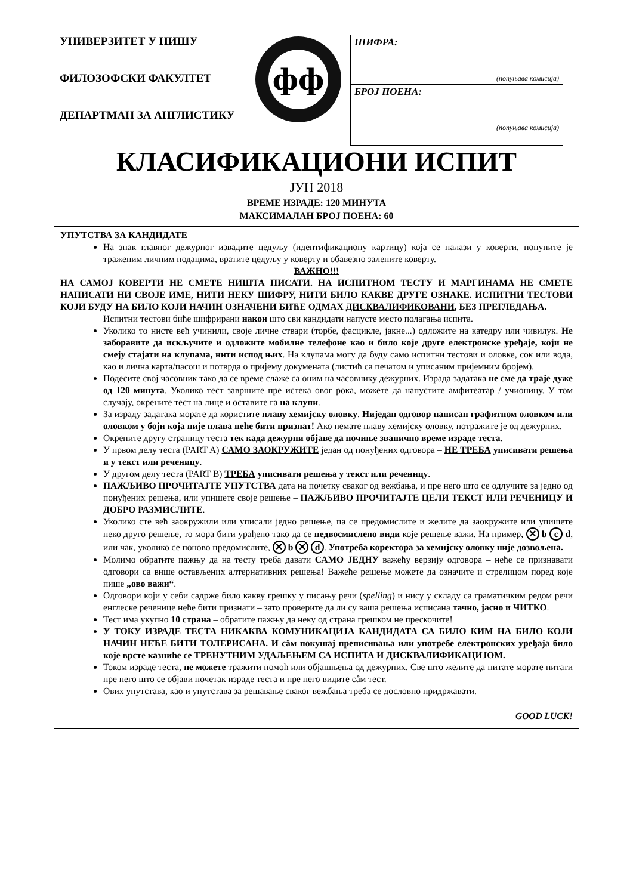УНИВЕРЗИТЕТ У НИШУ
ФИЛОЗОФСКИ ФАКУЛТЕТ
ДЕПАРТМАН ЗА АНГЛИСТИКУ
фф
ШИФРА:
(попуњава комисија)
БРОЈ ПОЕНА:
(попуњава комисија)
КЛАСИФИКАЦИОНИ ИСПИТ
ЈУН 2018
ВРЕМЕ ИЗРАДЕ: 120 МИНУТА
МАКСИМАЛАН БРОЈ ПОЕНА: 60
УПУТСТВА ЗА КАНДИДАТЕ
На знак главног дежурног извадите цедуљу (идентификациону картицу) која се налази у коверти, попуните је траженим личним подацима, вратите цедуљу у коверту и обавезно залепите коверту.
ВАЖНО!!!
НА САМОЈ КОВЕРТИ НЕ СМЕТЕ НИШТА ПИСАТИ. НА ИСПИТНОМ ТЕСТУ И МАРГИНАМА НЕ СМЕТЕ НАПИСАТИ НИ СВОЈЕ ИМЕ, НИТИ НЕКУ ШИФРУ, НИТИ БИЛО КАКВЕ ДРУГЕ ОЗНАКЕ. ИСПИТНИ ТЕСТОВИ КОЈИ БУДУ НА БИЛО КОЈИ НАЧИН ОЗНАЧЕНИ БИЋЕ ОДМАХ ДИСКВАЛИФИКОВАНИ, БЕЗ ПРЕГЛЕДАЊА.
Испитни тестови биће шифрирани након што сви кандидати напусте место полагања испита.
Уколико то нисте већ учинили, своје личне ствари (торбе, фасцикле, јакне...) одложите на катедру или чивилук. Не заборавите да искључите и одложите мобилне телефоне као и било које друге електронске уређаје, који не смеју стајати на клупама, нити испод њих. На клупама могу да буду само испитни тестови и оловке, сок или вода, као и лична карта/пасош и потврда о пријему докумената (листић са печатом и уписаним пријемним бројем).
Подесите свој часовник тако да се време слаже са оним на часовнику дежурних. Израда задатака не сме да траје дуже од 120 минута. Уколико тест завршите пре истека овог рока, можете да напустите амфитеатар / учионицу. У том случају, окрените тест на лице и оставите га на клупи.
За израду задатака морате да користите плаву хемијску оловку. Ниједан одговор написан графитном оловком или оловком у боји која није плава неће бити признат! Ако немате плаву хемијску оловку, потражите је од дежурних.
Окрените другу страницу теста тек када дежурни објаве да почиње званично време израде теста.
У првом делу теста (PART A) САМО ЗАОКРУЖИТЕ један од понуђених одговора – НЕ ТРЕБА уписивати решења и у текст или реченицу.
У другом делу теста (PART B) ТРЕБА уписивати решења у текст или реченицу.
ПАЖЉИВО ПРОЧИТАЈТЕ УПУТСТВА дата на почетку сваког од вежбања, и пре него што се одлучите за једно од понуђених решења, или упишете своје решење – ПАЖЉИВО ПРОЧИТАЈТЕ ЦЕЛИ ТЕКСТ ИЛИ РЕЧЕНИЦУ И ДОБРО РАЗМИСЛИТЕ.
Уколико сте већ заокружили или уписали једно решење, па се предомислите и желите да заокружите или упишете неко друго решење, то мора бити урађено тако да се недвосмислено види које решење важи. На пример, ✕ b c d, или чак, уколико се поново предомислите, ✕ b ✕ d. Употреба коректора за хемијску оловку није дозвољена.
Молимо обратите пажњу да на тесту треба давати САМО ЈЕДНУ важећу верзију одговора – неће се признавати одговори са више остављених алтернативних решења! Важеће решење можете да означите и стрелицом поред које пише „ово важи“.
Одговори који у себи садрже било какву грешку у писању речи (spelling) и нису у складу са граматичким редом речи енглеске реченице неће бити признати – зато проверите да ли су ваша решења исписана тачно, јасно и ЧИТКО.
Тест има укупно 10 страна – обратите пажњу да неку од страна грешком не прескочите!
У ТОКУ ИЗРАДЕ ТЕСТА НИКАКВА КОМУНИКАЦИЈА КАНДИДАТА СА БИЛО КИМ НА БИЛО КОЈИ НАЧИН НЕЋЕ БИТИ ТОЛЕРИСАНА. И сâм покушај преписивања или употребе електронских уређаја било које врсте казниће се ТРЕНУТНИМ УДАЉЕЊЕМ СА ИСПИТА И ДИСКВАЛИФИКАЦИЈОМ.
Током израде теста, не можете тражити помоћ или објашњења од дежурних. Све што желите да питате морате питати пре него што се објави почетак израде теста и пре него видите сâм тест.
Ових упутстава, као и упутстава за решавање сваког вежбања треба се дословно придржавати.
GOOD LUCK!